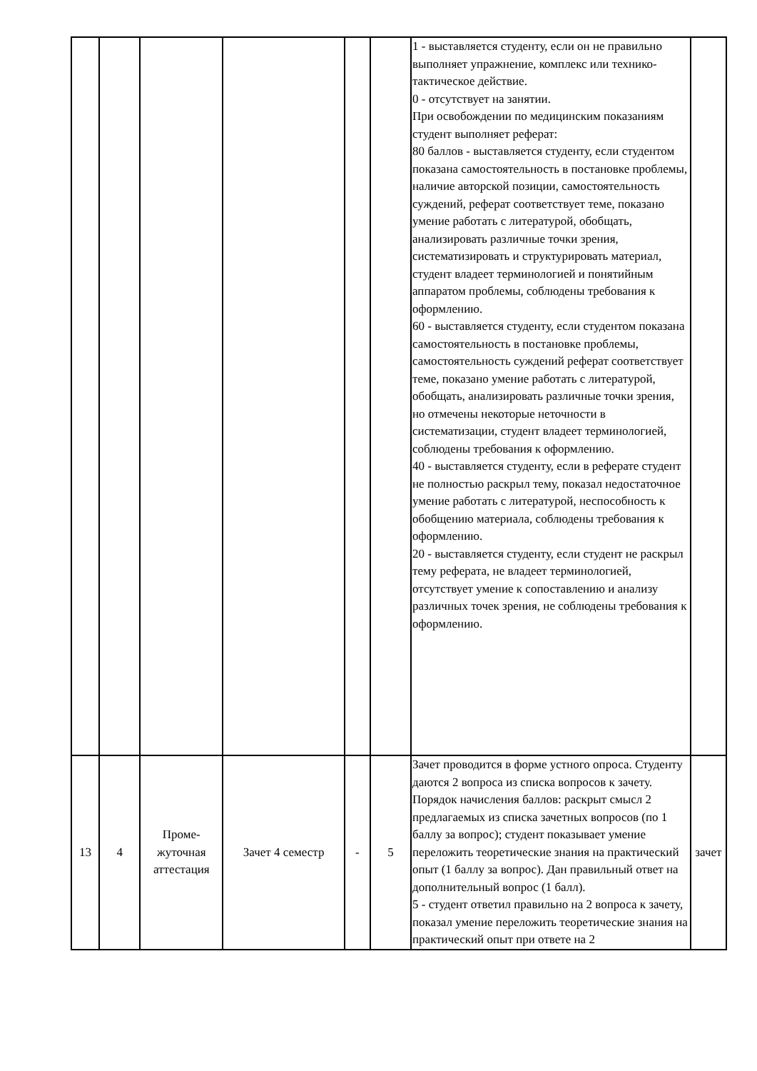| | | | | | | 1 - выставляется студенту, если он не правильно выполняет упражнение, комплекс или технико-тактическое действие. 0 - отсутствует на занятии. При освобождении по медицинским показаниям студент выполняет реферат: 80 баллов - выставляется студенту, если студентом показана самостоятельность в постановке проблемы, наличие авторской позиции, самостоятельность суждений, реферат соответствует теме, показано умение работать с литературой, обобщать, анализировать различные точки зрения, систематизировать и структурировать материал, студент владеет терминологией и понятийным аппаратом проблемы, соблюдены требования к оформлению. 60 - выставляется студенту, если студентом показана самостоятельность в постановке проблемы, самостоятельность суждений реферат соответствует теме, показано умение работать с литературой, обобщать, анализировать различные точки зрения, но отмечены некоторые неточности в систематизации, студент владеет терминологией, соблюдены требования к оформлению. 40 - выставляется студенту, если в реферате студент не полностью раскрыл тему, показал недостаточное умение работать с литературой, неспособность к обобщению материала, соблюдены требования к оформлению. 20 - выставляется студенту, если студент не раскрыл тему реферата, не владеет терминологией, отсутствует умение к сопоставлению и анализу различных точек зрения, не соблюдены требования к оформлению. | |
| 13 | 4 | Проме- жуточная аттестация | Зачет 4 семестр | - | 5 | Зачет проводится в форме устного опроса. Студенту даются 2 вопроса из списка вопросов к зачету. Порядок начисления баллов: раскрыт смысл 2 предлагаемых из списка зачетных вопросов (по 1 баллу за вопрос); студент показывает умение переложить теоретические знания на практический опыт (1 баллу за вопрос). Дан правильный ответ на дополнительный вопрос (1 балл). 5 - студент ответил правильно на 2 вопроса к зачету, показал умение переложить теоретические знания на практический опыт при ответе на 2 | зачет |